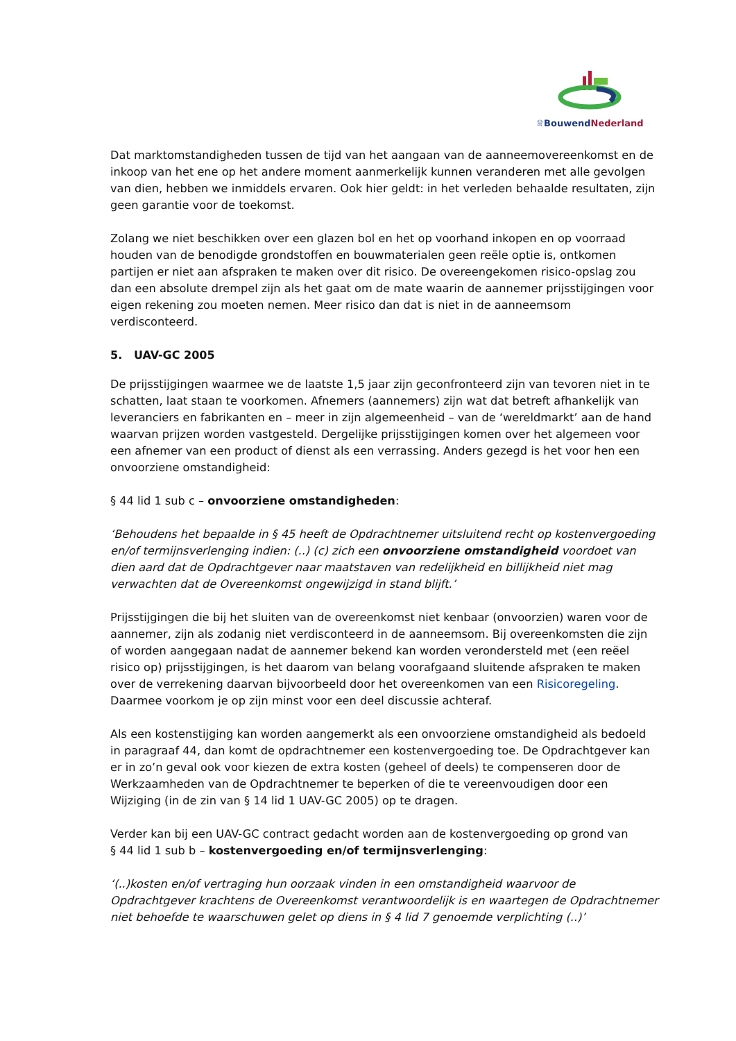♕BouwendNederland
Dat marktomstandigheden tussen de tijd van het aangaan van de aanneemovereenkomst en de inkoop van het ene op het andere moment aanmerkelijk kunnen veranderen met alle gevolgen van dien, hebben we inmiddels ervaren. Ook hier geldt: in het verleden behaalde resultaten, zijn geen garantie voor de toekomst.
Zolang we niet beschikken over een glazen bol en het op voorhand inkopen en op voorraad houden van de benodigde grondstoffen en bouwmaterialen geen reële optie is, ontkomen partijen er niet aan afspraken te maken over dit risico. De overeengekomen risico-opslag zou dan een absolute drempel zijn als het gaat om de mate waarin de aannemer prijsstijgingen voor eigen rekening zou moeten nemen. Meer risico dan dat is niet in de aanneemsom verdisconteerd.
5. UAV-GC 2005
De prijsstijgingen waarmee we de laatste 1,5 jaar zijn geconfronteerd zijn van tevoren niet in te schatten, laat staan te voorkomen. Afnemers (aannemers) zijn wat dat betreft afhankelijk van leveranciers en fabrikanten en – meer in zijn algemeenheid – van de ‘wereldmarkt’ aan de hand waarvan prijzen worden vastgesteld. Dergelijke prijsstijgingen komen over het algemeen voor een afnemer van een product of dienst als een verrassing. Anders gezegd is het voor hen een onvoorziene omstandigheid:
§ 44 lid 1 sub c – onvoorziene omstandigheden:
‘Behoudens het bepaalde in § 45 heeft de Opdrachtnemer uitsluitend recht op kostenvergoeding en/of termijnsverlenging indien: (..) (c) zich een onvoorziene omstandigheid voordoet van dien aard dat de Opdrachtgever naar maatstaven van redelijkheid en billijkheid niet mag verwachten dat de Overeenkomst ongewijzigd in stand blijft.’
Prijsstijgingen die bij het sluiten van de overeenkomst niet kenbaar (onvoorzien) waren voor de aannemer, zijn als zodanig niet verdisconteerd in de aanneemsom. Bij overeenkomsten die zijn of worden aangegaan nadat de aannemer bekend kan worden verondersteld met (een reëel risico op) prijsstijgingen, is het daarom van belang voorafgaand sluitende afspraken te maken over de verrekening daarvan bijvoorbeeld door het overeenkomen van een Risicoregeling. Daarmee voorkom je op zijn minst voor een deel discussie achteraf.
Als een kostenstijging kan worden aangemerkt als een onvoorziene omstandigheid als bedoeld in paragraaf 44, dan komt de opdrachtnemer een kostenvergoeding toe. De Opdrachtgever kan er in zo’n geval ook voor kiezen de extra kosten (geheel of deels) te compenseren door de Werkzaamheden van de Opdrachtnemer te beperken of die te vereenvoudigen door een Wijziging (in de zin van § 14 lid 1 UAV-GC 2005) op te dragen.
Verder kan bij een UAV-GC contract gedacht worden aan de kostenvergoeding op grond van
§ 44 lid 1 sub b – kostenvergoeding en/of termijnsverlenging:
‘(..)kosten en/of vertraging hun oorzaak vinden in een omstandigheid waarvoor de Opdrachtgever krachtens de Overeenkomst verantwoordelijk is en waartegen de Opdrachtnemer niet behoefde te waarschuwen gelet op diens in § 4 lid 7 genoemde verplichting (..)’